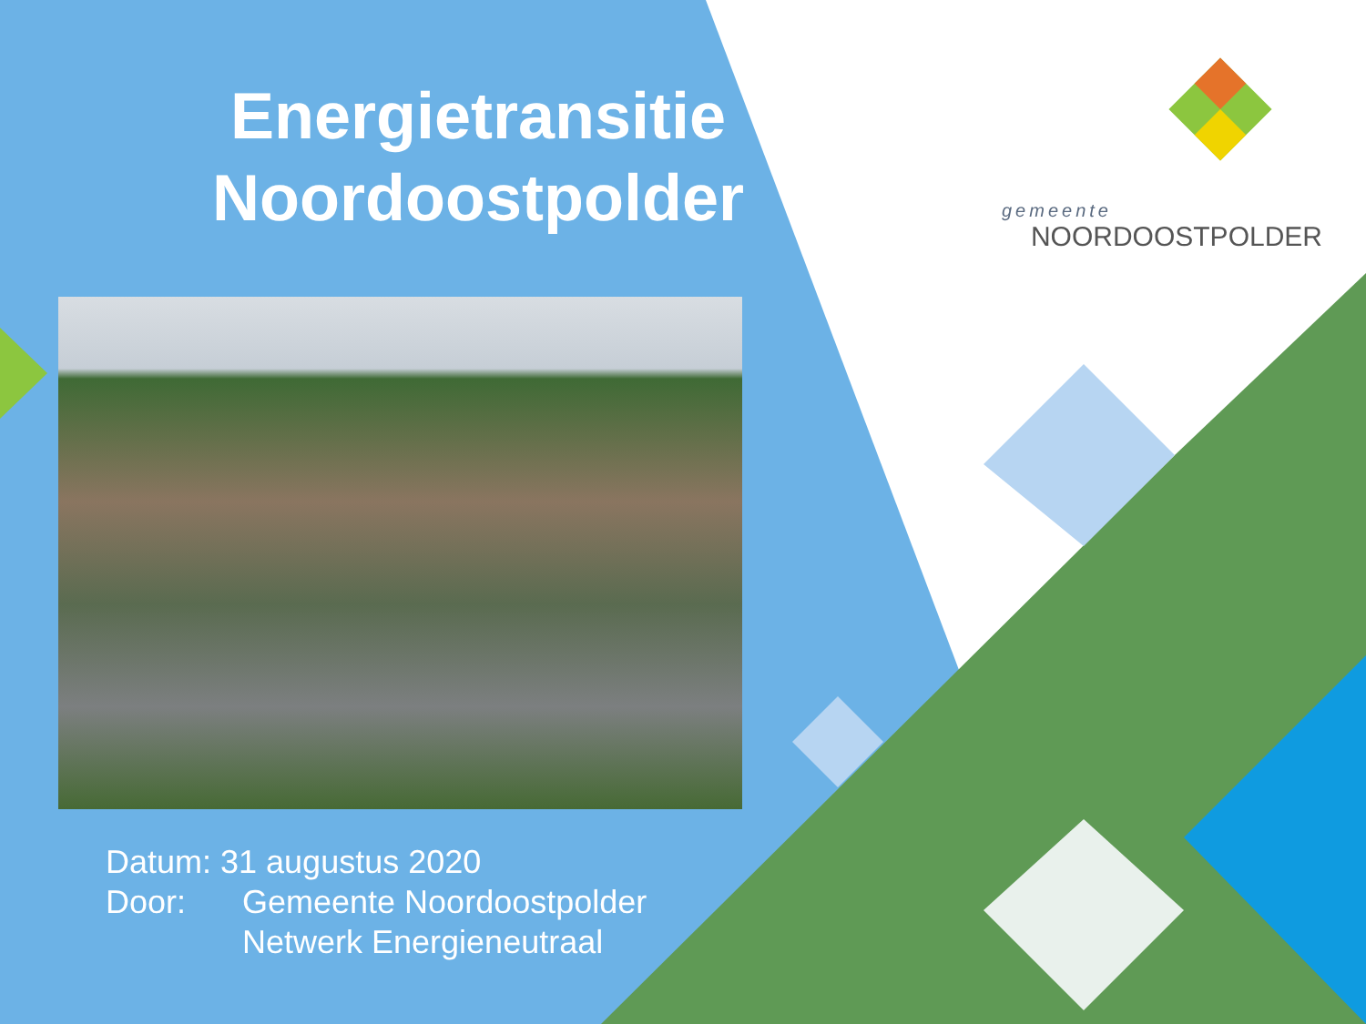gemeente
NOORDOOSTPOLDER
Energietransitie
Noordoostpolder
Datum: 31 augustus 2020
Door: Gemeente Noordoostpolder
Netwerk Energieneutraal